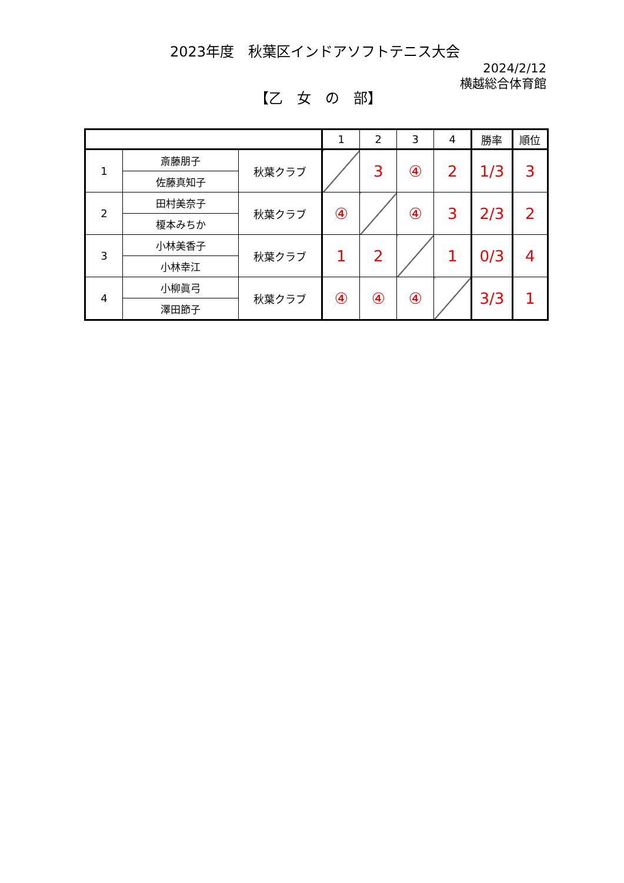2023年度　秋葉区インドアソフトテニス大会
2024/2/12
横越総合体育館
【乙　女　の　部】
| | | | 1 | 2 | 3 | 4 | 勝率 | 順位 |
| 1 | 斎藤朋子 | 秋葉クラブ | | 3 | ④ | 2 | 1/3 | 3 |
| | 佐藤真知子 | | | | | | | |
| 2 | 田村美奈子 | 秋葉クラブ | ④ | | ④ | 3 | 2/3 | 2 |
| | 榎本みちか | | | | | | | |
| 3 | 小林美香子 | 秋葉クラブ | 1 | 2 | | 1 | 0/3 | 4 |
| | 小林幸江 | | | | | | | |
| 4 | 小柳眞弓 | 秋葉クラブ | ④ | ④ | ④ | | 3/3 | 1 |
| | 澤田節子 | | | | | | | |